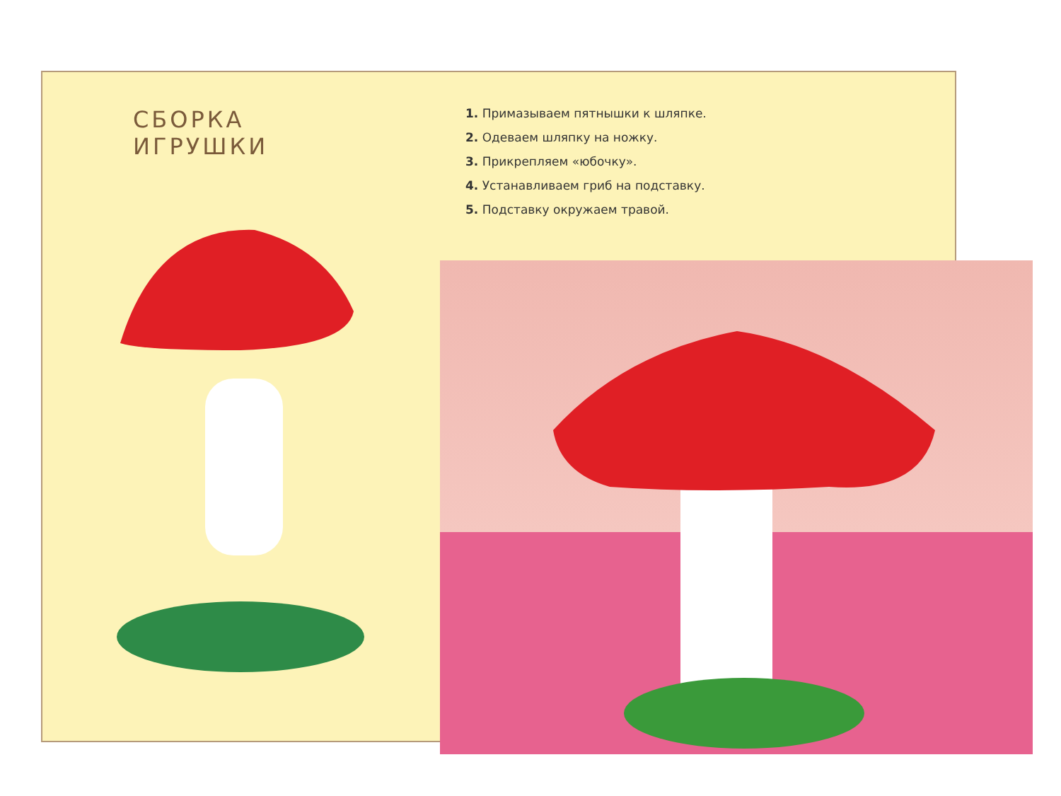СБОРКА ИГРУШКИ
1. Примазываем пятнышки к шляпке.
2. Одеваем шляпку на ножку.
3. Прикрепляем «юбочку».
4. Устанавливаем гриб на подставку.
5. Подставку окружаем травой.